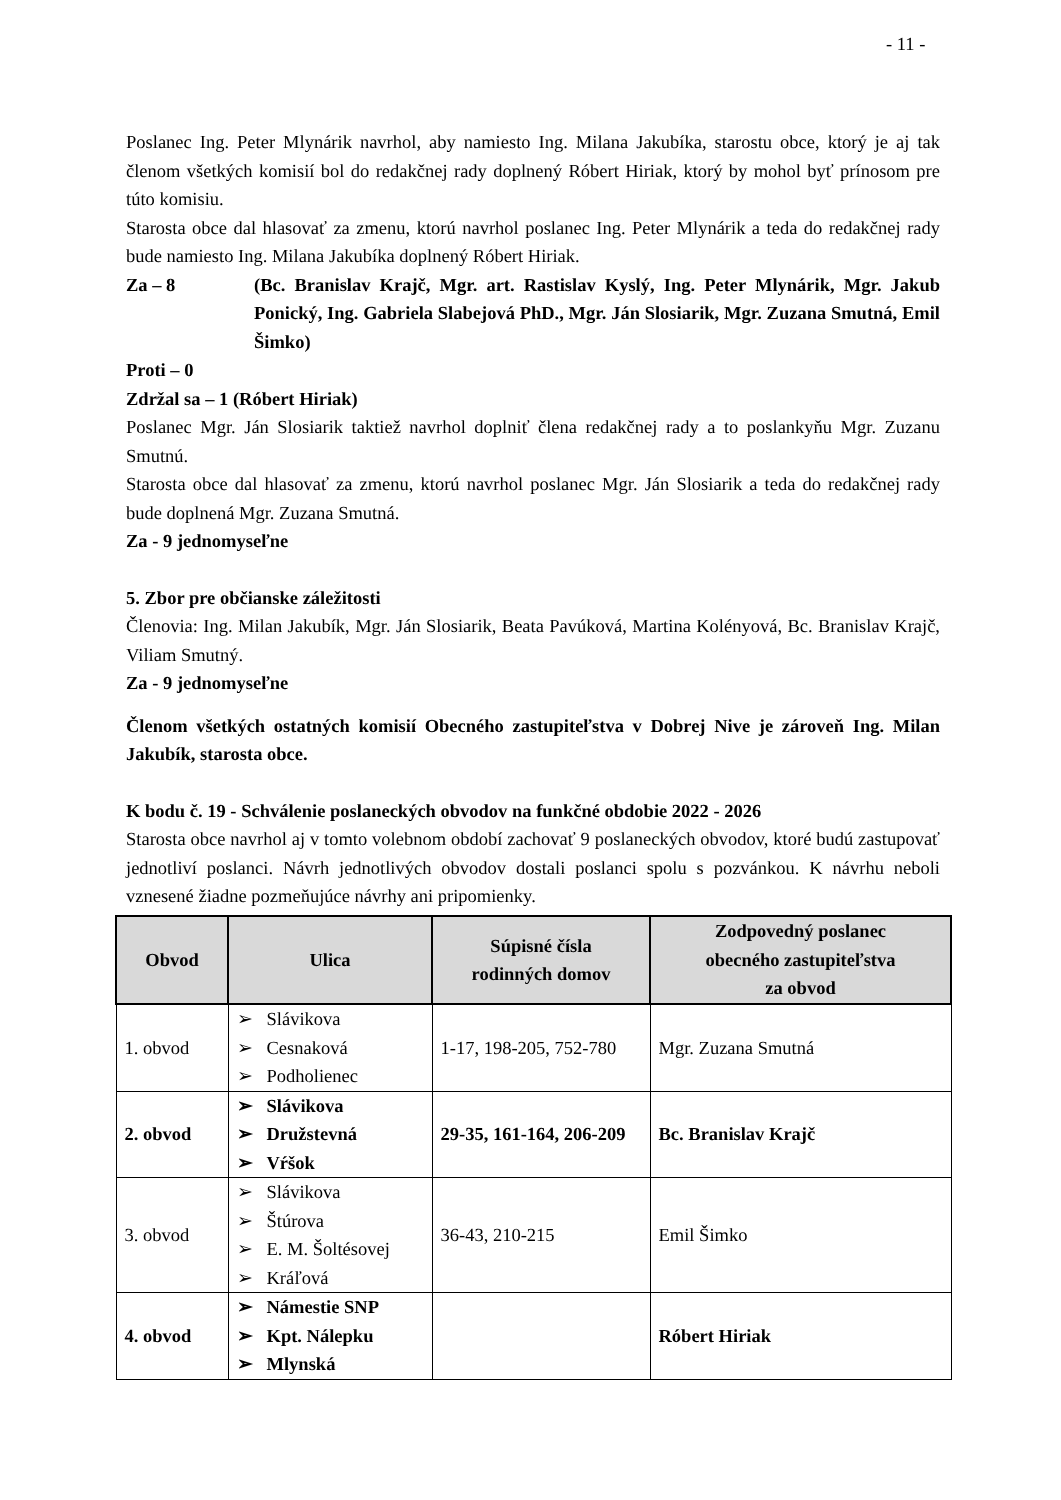- 11 -
Poslanec Ing. Peter Mlynárik navrhol, aby namiesto Ing. Milana Jakubíka, starostu obce, ktorý je aj tak členom všetkých komisií bol do redakčnej rady doplnený Róbert Hiriak, ktorý by mohol byť prínosom pre túto komisiu.
Starosta obce dal hlasovať za zmenu, ktorú navrhol poslanec Ing. Peter Mlynárik a teda do redakčnej rady bude namiesto Ing. Milana Jakubíka doplnený Róbert Hiriak.
Za – 8 (Bc. Branislav Krajč, Mgr. art. Rastislav Kyslý, Ing. Peter Mlynárik, Mgr. Jakub Ponický, Ing. Gabriela Slabejová PhD., Mgr. Ján Slosiarik, Mgr. Zuzana Smutná, Emil Šimko)
Proti – 0
Zdržal sa – 1 (Róbert Hiriak)
Poslanec Mgr. Ján Slosiarik taktiež navrhol doplniť člena redakčnej rady a to poslankyňu Mgr. Zuzanu Smutnú.
Starosta obce dal hlasovať za zmenu, ktorú navrhol poslanec Mgr. Ján Slosiarik a teda do redakčnej rady bude doplnená Mgr. Zuzana Smutná.
Za - 9 jednomyseľne
5. Zbor pre občianske záležitosti
Členovia: Ing. Milan Jakubík, Mgr. Ján Slosiarik, Beata Pavúková, Martina Kolényová, Bc. Branislav Krajč, Viliam Smutný.
Za - 9 jednomyseľne
Členom všetkých ostatných komisií Obecného zastupiteľstva v Dobrej Nive je zároveň Ing. Milan Jakubík, starosta obce.
K bodu č. 19 - Schválenie poslaneckých obvodov na funkčné obdobie 2022 - 2026
Starosta obce navrhol aj v tomto volebnom období zachovať 9 poslaneckých obvodov, ktoré budú zastupovať jednotliví poslanci. Návrh jednotlivých obvodov dostali poslanci spolu s pozvánkou. K návrhu neboli vznesené žiadne pozmeňujúce návrhy ani pripomienky.
| Obvod | Ulica | Súpisné čísla rodinných domov | Zodpovedný poslanec obecného zastupiteľstva za obvod |
| --- | --- | --- | --- |
| 1. obvod | Slávikova Cesnaková Podholienec | 1-17, 198-205, 752-780 | Mgr. Zuzana Smutná |
| 2. obvod | Slávikova Družstevná Vŕšok | 29-35, 161-164, 206-209 | Bc. Branislav Krajč |
| 3. obvod | Slávikova Štúrova E. M. Šoltésovej Kráľová | 36-43, 210-215 | Emil Šimko |
| 4. obvod | Námestie SNP Kpt. Nálepku Mlynská | | Róbert Hiriak |